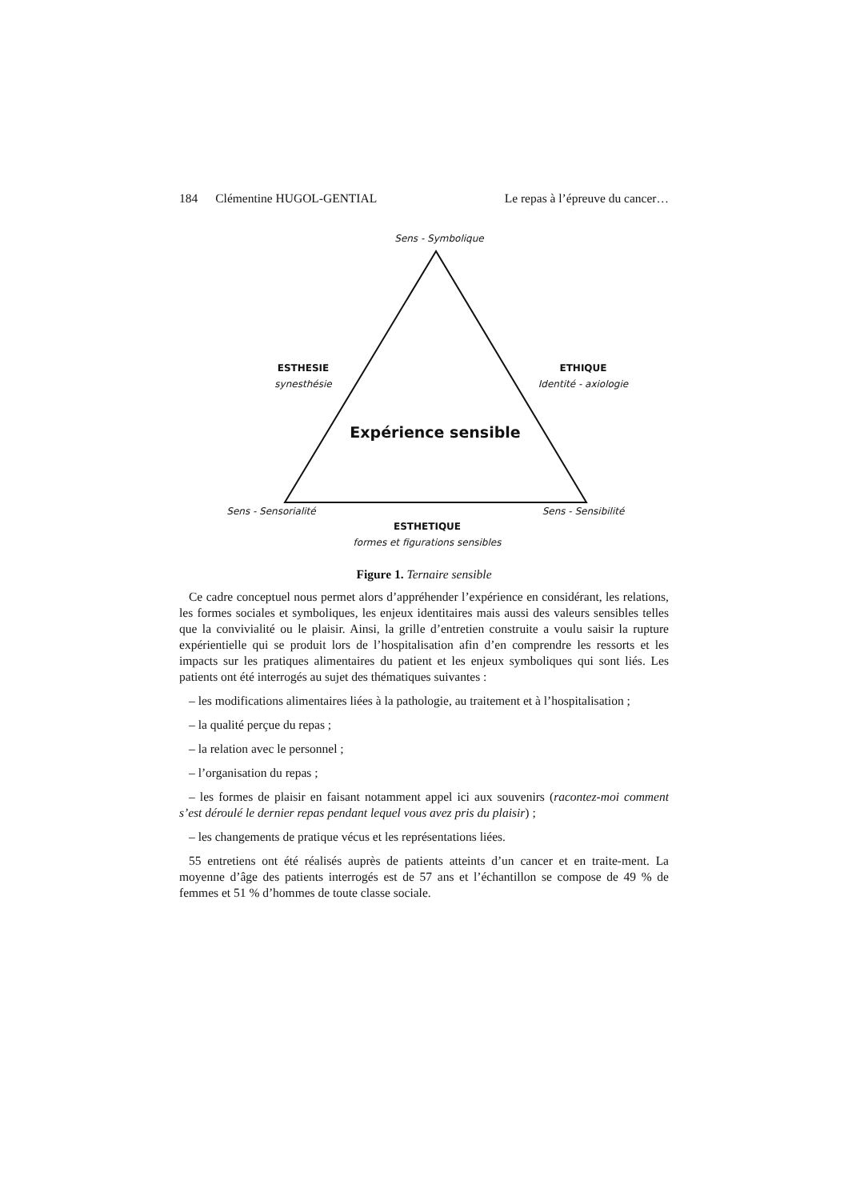184 Clémentine HUGOL-GENTIAL Le repas à l’épreuve du cancer…
Sens - Symbolique
ESTHESIE
synesthésie
ETHIQUE
Identité - axiologie
Expérience sensible
Sens - Sensorialité
Sens - Sensibilité
ESTHETIQUE
formes et figurations sensibles
Figure 1. Ternaire sensible
Ce cadre conceptuel nous permet alors d’appréhender l’expérience en considérant, les relations, les formes sociales et symboliques, les enjeux identitaires mais aussi des valeurs sensibles telles que la convivialité ou le plaisir. Ainsi, la grille d’entretien construite a voulu saisir la rupture expérientielle qui se produit lors de l’hospitalisation afin d’en comprendre les ressorts et les impacts sur les pratiques alimentaires du patient et les enjeux symboliques qui sont liés. Les patients ont été interrogés au sujet des thématiques suivantes :
– les modifications alimentaires liées à la pathologie, au traitement et à l’hospitalisation ;
– la qualité perçue du repas ;
– la relation avec le personnel ;
– l’organisation du repas ;
– les formes de plaisir en faisant notamment appel ici aux souvenirs (racontez-moi comment s’est déroulé le dernier repas pendant lequel vous avez pris du plaisir) ;
– les changements de pratique vécus et les représentations liées.
55 entretiens ont été réalisés auprès de patients atteints d’un cancer et en traite-ment. La moyenne d’âge des patients interrogés est de 57 ans et l’échantillon se compose de 49 % de femmes et 51 % d’hommes de toute classe sociale.